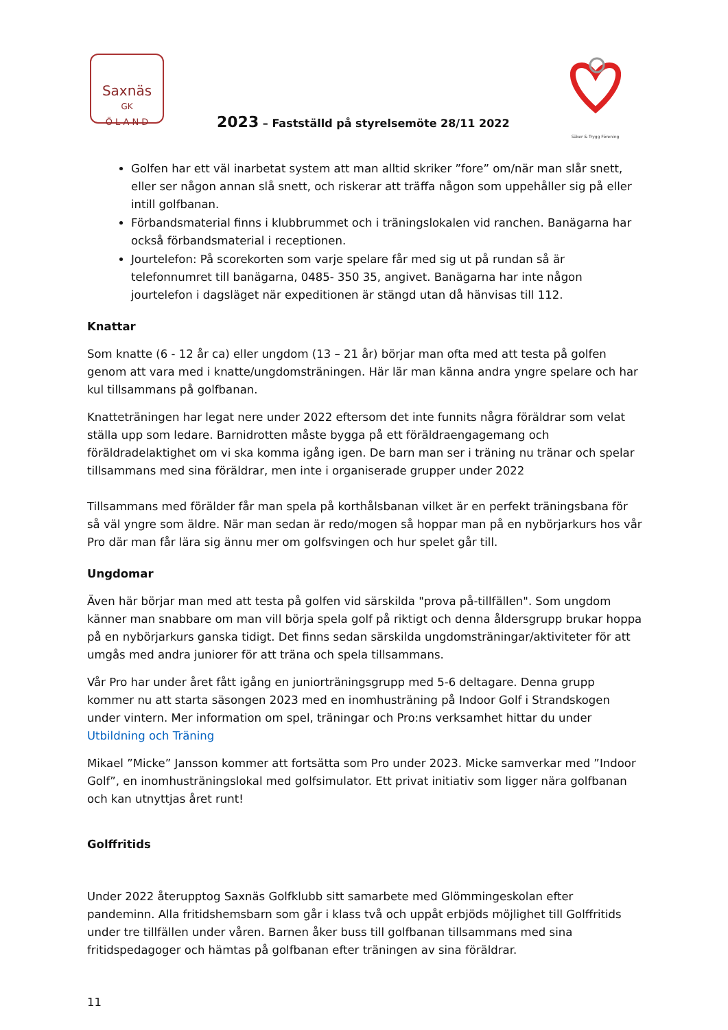Saxnäs
GK
Ö L A N D
Säker & Trygg Förening
2023 – Fastställd på styrelsemöte 28/11 2022
Golfen har ett väl inarbetat system att man alltid skriker ”fore” om/när man slår snett, eller ser någon annan slå snett, och riskerar att träffa någon som uppehåller sig på eller intill golfbanan.
Förbandsmaterial finns i klubbrummet och i träningslokalen vid ranchen. Banägarna har också förbandsmaterial i receptionen.
Jourtelefon: På scorekorten som varje spelare får med sig ut på rundan så är telefonnumret till banägarna, 0485- 350 35, angivet. Banägarna har inte någon jourtelefon i dagsläget när expeditionen är stängd utan då hänvisas till 112.
Knattar
Som knatte (6 - 12 år ca) eller ungdom (13 – 21 år) börjar man ofta med att testa på golfen genom att vara med i knatte/ungdomsträningen. Här lär man känna andra yngre spelare och har kul tillsammans på golfbanan.
Knatteträningen har legat nere under 2022 eftersom det inte funnits några föräldrar som velat ställa upp som ledare. Barnidrotten måste bygga på ett föräldraengagemang och föräldradelaktighet om vi ska komma igång igen. De barn man ser i träning nu tränar och spelar tillsammans med sina föräldrar, men inte i organiserade grupper under 2022
Tillsammans med förälder får man spela på korthålsbanan vilket är en perfekt träningsbana för så väl yngre som äldre. När man sedan är redo/mogen så hoppar man på en nybörjarkurs hos vår Pro där man får lära sig ännu mer om golfsvingen och hur spelet går till.
Ungdomar
Även här börjar man med att testa på golfen vid särskilda "prova på-tillfällen". Som ungdom känner man snabbare om man vill börja spela golf på riktigt och denna åldersgrupp brukar hoppa på en nybörjarkurs ganska tidigt. Det finns sedan särskilda ungdomsträningar/aktiviteter för att umgås med andra juniorer för att träna och spela tillsammans.
Vår Pro har under året fått igång en juniorträningsgrupp med 5-6 deltagare. Denna grupp kommer nu att starta säsongen 2023 med en inomhusträning på Indoor Golf i Strandskogen under vintern. Mer information om spel, träningar och Pro:ns verksamhet hittar du under Utbildning och Träning
Mikael ”Micke” Jansson kommer att fortsätta som Pro under 2023. Micke samverkar med ”Indoor Golf”, en inomhusträningslokal med golfsimulator. Ett privat initiativ som ligger nära golfbanan och kan utnyttjas året runt!
Golffritids
Under 2022 återupptog Saxnäs Golfklubb sitt samarbete med Glömmingeskolan efter pandeminn. Alla fritidshemsbarn som går i klass två och uppåt erbjöds möjlighet till Golffritids under tre tillfällen under våren. Barnen åker buss till golfbanan tillsammans med sina fritidspedagoger och hämtas på golfbanan efter träningen av sina föräldrar.
11